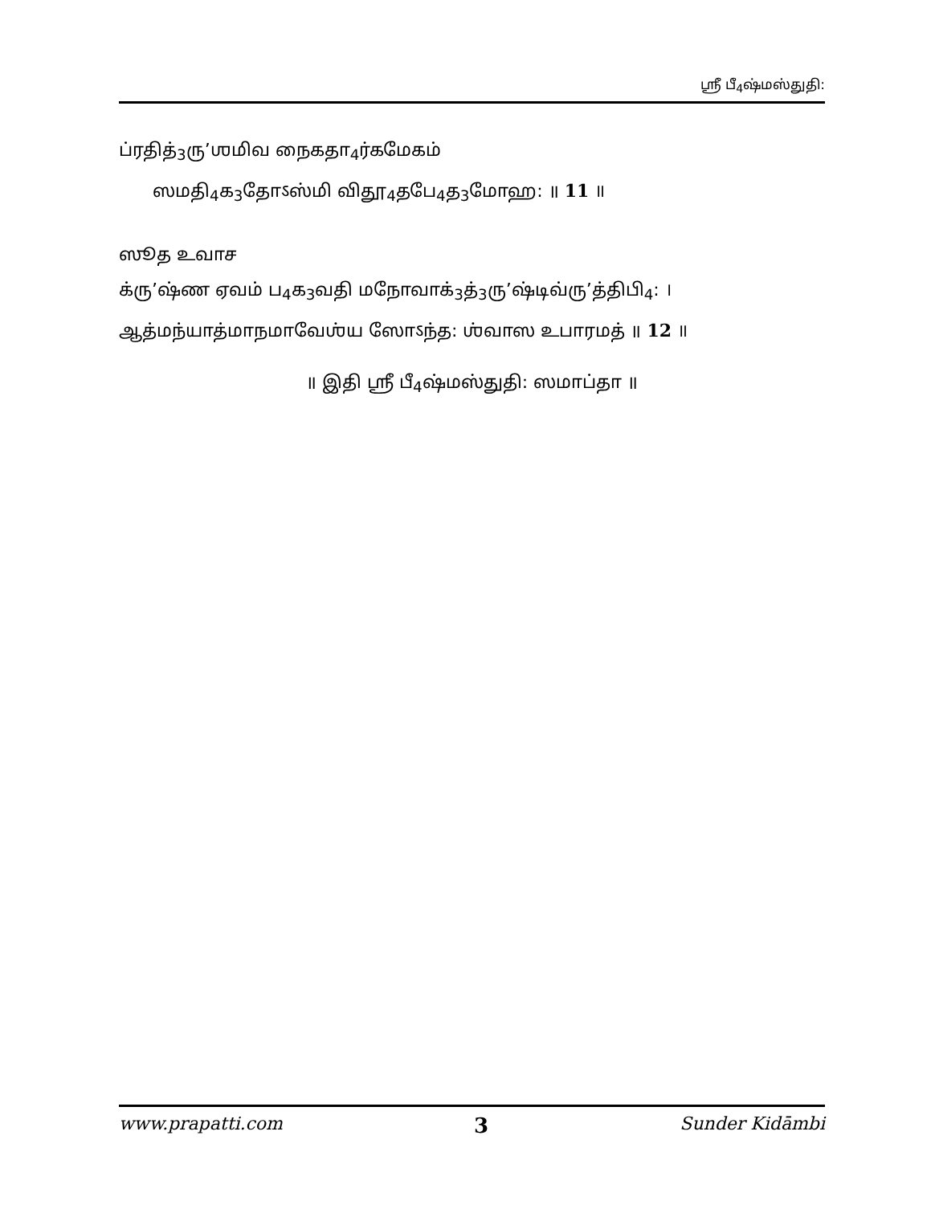ஸ்ரீ பீ<sub>4</sub>ஷ்மஸ்துதி:
ப்ரதித்<sub>3</sub>ரு’ஶமிவ நைகதா<sub>4</sub>ர்கமேகம்
ஸமதி<sub>4</sub>க<sub>3</sub>தோऽஸ்மி விதூ<sub>4</sub>தபே<sub>4</sub>த<sub>3</sub>மோஹ: ॥ 11 ॥
ஸூத உவாச
க்ரு’ஷ்ண ஏவம் ப<sub>4</sub>க<sub>3</sub>வதி மநோவாக்<sub>3</sub>த்<sub>3</sub>ரு’ஷ்டிவ்ரு’த்திபி<sub>4</sub>: ।
ஆத்மந்யாத்மாநமாவேஶ்ய ஸோऽந்த: ஶ்வாஸ உபாரமத் ॥ 12 ॥
॥ இதி ஸ்ரீ பீ<sub>4</sub>ஷ்மஸ்துதி: ஸமாப்தா ॥
www.prapatti.com 3 Sunder Kidāmbi